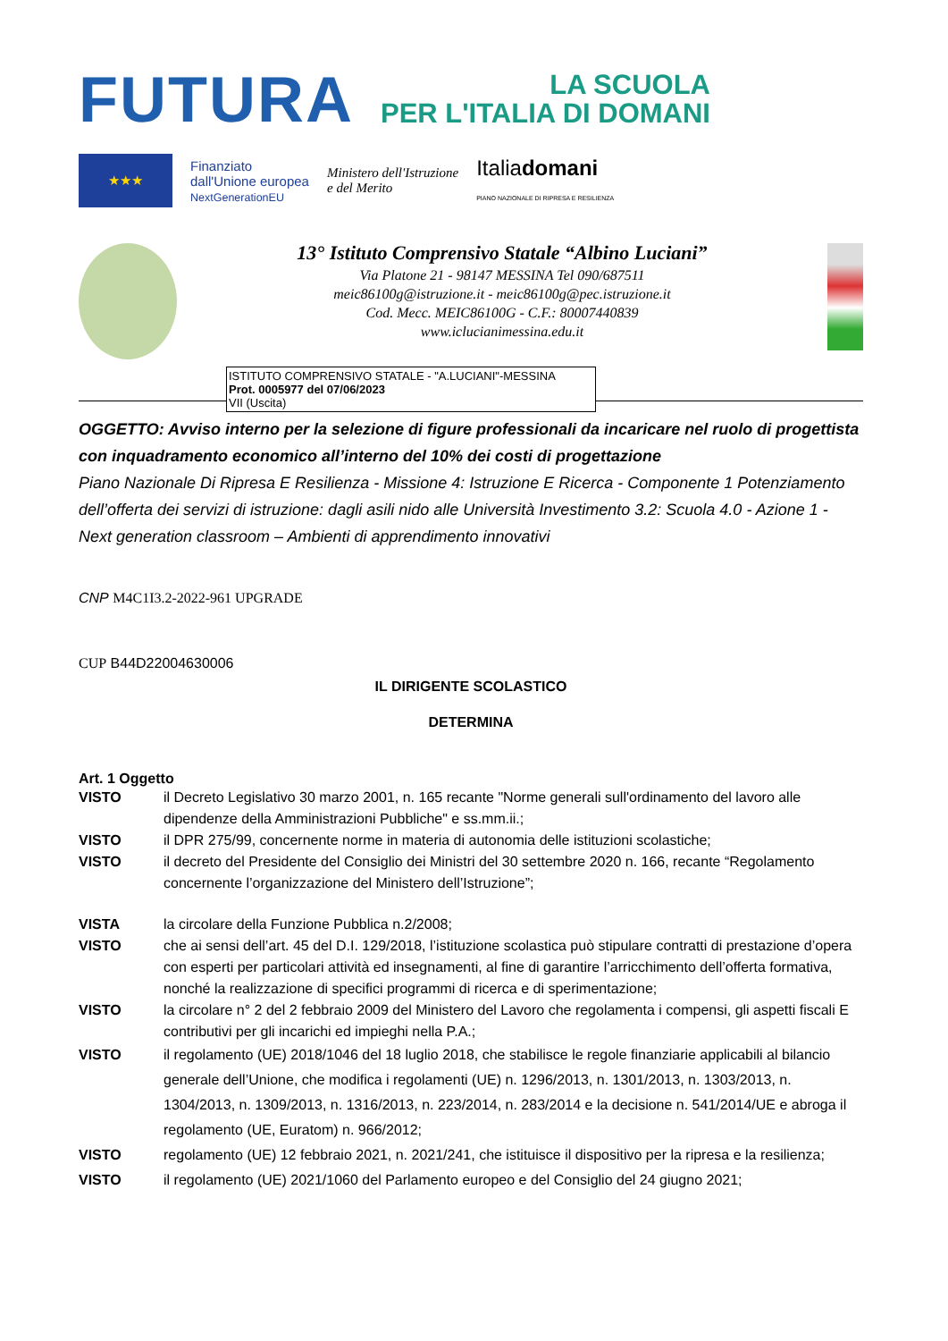FUTURA
LA SCUOLA
PER L'ITALIA DI DOMANI
★★★
Finanziato
dall'Unione europea
NextGenerationEU
Ministero dell'Istruzione
e del Merito
Italiadomani
PIANO NAZIONALE DI RIPRESA E RESILIENZA
13° Istituto Comprensivo Statale “Albino Luciani”
Via Platone 21 - 98147 MESSINA Tel 090/687511
meic86100g@istruzione.it - meic86100g@pec.istruzione.it
Cod. Mecc. MEIC86100G - C.F.: 80007440839
www.iclucianimessina.edu.it
ISTITUTO COMPRENSIVO STATALE - "A.LUCIANI"-MESSINA
Prot. 0005977 del 07/06/2023
VII (Uscita)
OGGETTO: Avviso interno per la selezione di figure professionali da incaricare nel ruolo di progettista con inquadramento economico all’interno del 10% dei costi di progettazione
Piano Nazionale Di Ripresa E Resilienza - Missione 4: Istruzione E Ricerca - Componente 1 Potenziamento dell’offerta dei servizi di istruzione: dagli asili nido alle Università Investimento 3.2: Scuola 4.0 - Azione 1 - Next generation classroom – Ambienti di apprendimento innovativi
CNP M4C1I3.2-2022-961 UPGRADE
CUP B44D22004630006
IL DIRIGENTE SCOLASTICO
DETERMINA
Art. 1 Oggetto
VISTO il Decreto Legislativo 30 marzo 2001, n. 165 recante "Norme generali sull'ordinamento del lavoro alle dipendenze della Amministrazioni Pubbliche" e ss.mm.ii.;
VISTO il DPR 275/99, concernente norme in materia di autonomia delle istituzioni scolastiche;
VISTO il decreto del Presidente del Consiglio dei Ministri del 30 settembre 2020 n. 166, recante “Regolamento concernente l’organizzazione del Ministero dell’Istruzione”;
VISTA la circolare della Funzione Pubblica n.2/2008;
VISTO che ai sensi dell’art. 45 del D.I. 129/2018, l’istituzione scolastica può stipulare contratti di prestazione d’opera con esperti per particolari attività ed insegnamenti, al fine di garantire l’arricchimento dell’offerta formativa, nonché la realizzazione di specifici programmi di ricerca e di sperimentazione;
VISTO la circolare n° 2 del 2 febbraio 2009 del Ministero del Lavoro che regolamenta i compensi, gli aspetti fiscali E contributivi per gli incarichi ed impieghi nella P.A.;
VISTO il regolamento (UE) 2018/1046 del 18 luglio 2018, che stabilisce le regole finanziarie applicabili al bilancio generale dell’Unione, che modifica i regolamenti (UE) n. 1296/2013, n. 1301/2013, n. 1303/2013, n. 1304/2013, n. 1309/2013, n. 1316/2013, n. 223/2014, n. 283/2014 e la decisione n. 541/2014/UE e abroga il regolamento (UE, Euratom) n. 966/2012;
VISTO regolamento (UE) 12 febbraio 2021, n. 2021/241, che istituisce il dispositivo per la ripresa e la resilienza;
VISTO il regolamento (UE) 2021/1060 del Parlamento europeo e del Consiglio del 24 giugno 2021;